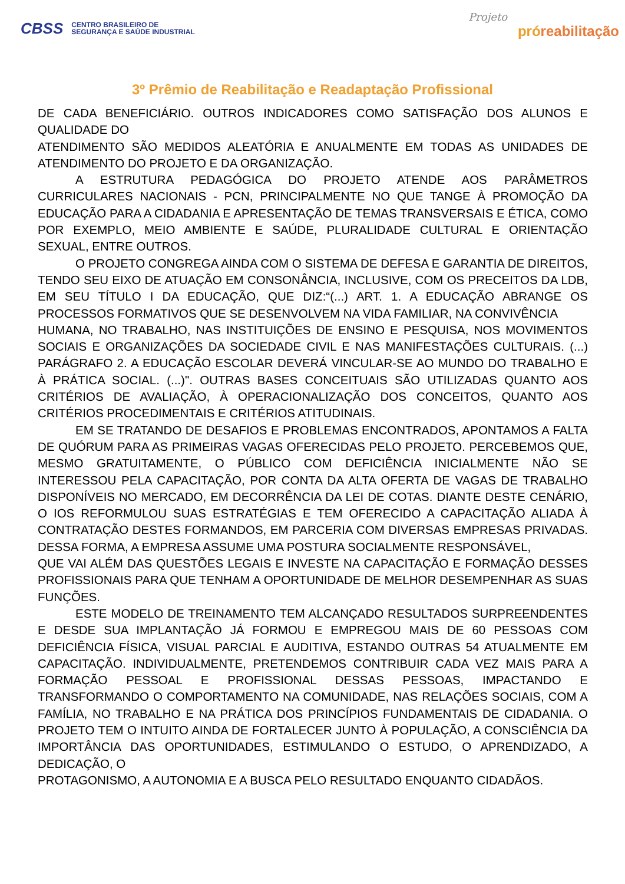CBSS CENTRO BRASILEIRO DE
SEGURANÇA E SAÚDE INDUSTRIAL
Projeto
próreabilitação
3º Prêmio de Reabilitação e Readaptação Profissional
DE CADA BENEFICIÁRIO. OUTROS INDICADORES COMO SATISFAÇÃO DOS ALUNOS E QUALIDADE DO
ATENDIMENTO SÃO MEDIDOS ALEATÓRIA E ANUALMENTE EM TODAS AS UNIDADES DE ATENDIMENTO DO PROJETO E DA ORGANIZAÇÃO.
A ESTRUTURA PEDAGÓGICA DO PROJETO ATENDE AOS PARÂMETROS CURRICULARES NACIONAIS - PCN, PRINCIPALMENTE NO QUE TANGE À PROMOÇÃO DA EDUCAÇÃO PARA A CIDADANIA E APRESENTAÇÃO DE TEMAS TRANSVERSAIS E ÉTICA, COMO POR EXEMPLO, MEIO AMBIENTE E SAÚDE, PLURALIDADE CULTURAL E ORIENTAÇÃO SEXUAL, ENTRE OUTROS.
O PROJETO CONGREGA AINDA COM O SISTEMA DE DEFESA E GARANTIA DE DIREITOS, TENDO SEU EIXO DE ATUAÇÃO EM CONSONÂNCIA, INCLUSIVE, COM OS PRECEITOS DA LDB, EM SEU TÍTULO I DA EDUCAÇÃO, QUE DIZ:“(...) ART. 1. A EDUCAÇÃO ABRANGE OS PROCESSOS FORMATIVOS QUE SE DESENVOLVEM NA VIDA FAMILIAR, NA CONVIVÊNCIA
HUMANA, NO TRABALHO, NAS INSTITUIÇÕES DE ENSINO E PESQUISA, NOS MOVIMENTOS SOCIAIS E ORGANIZAÇÕES DA SOCIEDADE CIVIL E NAS MANIFESTAÇÕES CULTURAIS. (...) PARÁGRAFO 2. A EDUCAÇÃO ESCOLAR DEVERÁ VINCULAR-SE AO MUNDO DO TRABALHO E À PRÁTICA SOCIAL. (...)". OUTRAS BASES CONCEITUAIS SÃO UTILIZADAS QUANTO AOS CRITÉRIOS DE AVALIAÇÃO, À OPERACIONALIZAÇÃO DOS CONCEITOS, QUANTO AOS CRITÉRIOS PROCEDIMENTAIS E CRITÉRIOS ATITUDINAIS.
EM SE TRATANDO DE DESAFIOS E PROBLEMAS ENCONTRADOS, APONTAMOS A FALTA DE QUÓRUM PARA AS PRIMEIRAS VAGAS OFERECIDAS PELO PROJETO. PERCEBEMOS QUE, MESMO GRATUITAMENTE, O PÚBLICO COM DEFICIÊNCIA INICIALMENTE NÃO SE INTERESSOU PELA CAPACITAÇÃO, POR CONTA DA ALTA OFERTA DE VAGAS DE TRABALHO DISPONÍVEIS NO MERCADO, EM DECORRÊNCIA DA LEI DE COTAS. DIANTE DESTE CENÁRIO, O IOS REFORMULOU SUAS ESTRATÉGIAS E TEM OFERECIDO A CAPACITAÇÃO ALIADA À CONTRATAÇÃO DESTES FORMANDOS, EM PARCERIA COM DIVERSAS EMPRESAS PRIVADAS. DESSA FORMA, A EMPRESA ASSUME UMA POSTURA SOCIALMENTE RESPONSÁVEL,
QUE VAI ALÉM DAS QUESTÕES LEGAIS E INVESTE NA CAPACITAÇÃO E FORMAÇÃO DESSES PROFISSIONAIS PARA QUE TENHAM A OPORTUNIDADE DE MELHOR DESEMPENHAR AS SUAS FUNÇÕES.
ESTE MODELO DE TREINAMENTO TEM ALCANÇADO RESULTADOS SURPREENDENTES E DESDE SUA IMPLANTAÇÃO JÁ FORMOU E EMPREGOU MAIS DE 60 PESSOAS COM DEFICIÊNCIA FÍSICA, VISUAL PARCIAL E AUDITIVA, ESTANDO OUTRAS 54 ATUALMENTE EM CAPACITAÇÃO. INDIVIDUALMENTE, PRETENDEMOS CONTRIBUIR CADA VEZ MAIS PARA A FORMAÇÃO PESSOAL E PROFISSIONAL DESSAS PESSOAS, IMPACTANDO E TRANSFORMANDO O COMPORTAMENTO NA COMUNIDADE, NAS RELAÇÕES SOCIAIS, COM A FAMÍLIA, NO TRABALHO E NA PRÁTICA DOS PRINCÍPIOS FUNDAMENTAIS DE CIDADANIA. O PROJETO TEM O INTUITO AINDA DE FORTALECER JUNTO À POPULAÇÃO, A CONSCIÊNCIA DA IMPORTÂNCIA DAS OPORTUNIDADES, ESTIMULANDO O ESTUDO, O APRENDIZADO, A DEDICAÇÃO, O
PROTAGONISMO, A AUTONOMIA E A BUSCA PELO RESULTADO ENQUANTO CIDADÃOS.